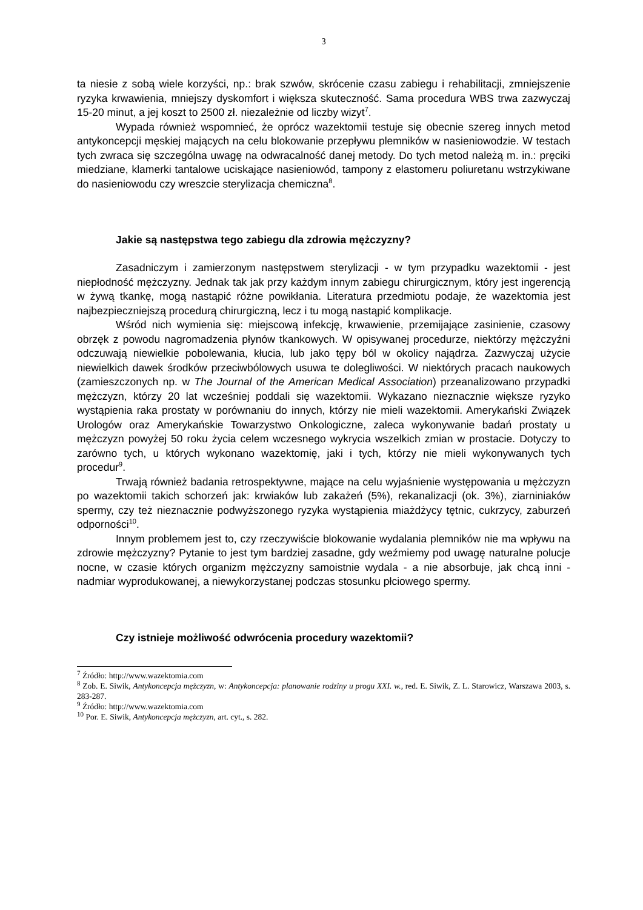3
ta niesie z sobą wiele korzyści, np.: brak szwów, skrócenie czasu zabiegu i rehabilitacji, zmniejszenie ryzyka krwawienia, mniejszy dyskomfort i większa skuteczność. Sama procedura WBS trwa zazwyczaj 15-20 minut, a jej koszt to 2500 zł. niezależnie od liczby wizyt<sup>7</sup>.
Wypada również wspomnieć, że oprócz wazektomii testuje się obecnie szereg innych metod antykoncepcji męskiej mających na celu blokowanie przepływu plemników w nasieniowodzie. W testach tych zwraca się szczególna uwagę na odwracalność danej metody. Do tych metod należą m. in.: pręciki miedziane, klamerki tantalowe uciskające nasieniowód, tampony z elastomeru poliuretanu wstrzykiwane do nasieniowodu czy wreszcie sterylizacja chemiczna<sup>8</sup>.
Jakie są następstwa tego zabiegu dla zdrowia mężczyzny?
Zasadniczym i zamierzonym następstwem sterylizacji - w tym przypadku wazektomii - jest niepłodność mężczyzny. Jednak tak jak przy każdym innym zabiegu chirurgicznym, który jest ingerencją w żywą tkankę, mogą nastąpić różne powikłania. Literatura przedmiotu podaje, że wazektomia jest najbezpieczniejszą procedurą chirurgiczną, lecz i tu mogą nastąpić komplikacje.
Wśród nich wymienia się: miejscową infekcję, krwawienie, przemijające zasinienie, czasowy obrzęk z powodu nagromadzenia płynów tkankowych. W opisywanej procedurze, niektórzy mężczyźni odczuwają niewielkie pobolewania, kłucia, lub jako tępy ból w okolicy najądrza. Zazwyczaj użycie niewielkich dawek środków przeciwbólowych usuwa te dolegliwości. W niektórych pracach naukowych (zamieszczonych np. w The Journal of the American Medical Association) przeanalizowano przypadki mężczyzn, którzy 20 lat wcześniej poddali się wazektomii. Wykazano nieznacznie większe ryzyko wystąpienia raka prostaty w porównaniu do innych, którzy nie mieli wazektomii. Amerykański Związek Urologów oraz Amerykańskie Towarzystwo Onkologiczne, zaleca wykonywanie badań prostaty u mężczyzn powyżej 50 roku życia celem wczesnego wykrycia wszelkich zmian w prostacie. Dotyczy to zarówno tych, u których wykonano wazektomię, jaki i tych, którzy nie mieli wykonywanych tych procedur<sup>9</sup>.
Trwają również badania retrospektywne, mające na celu wyjaśnienie występowania u mężczyzn po wazektomii takich schorzeń jak: krwiaków lub zakażeń (5%), rekanalizacji (ok. 3%), ziarniniaków spermy, czy też nieznacznie podwyższonego ryzyka wystąpienia miażdżycy tętnic, cukrzycy, zaburzeń odporności<sup>10</sup>.
Innym problemem jest to, czy rzeczywiście blokowanie wydalania plemników nie ma wpływu na zdrowie mężczyzny? Pytanie to jest tym bardziej zasadne, gdy weźmiemy pod uwagę naturalne polucje nocne, w czasie których organizm mężczyzny samoistnie wydala - a nie absorbuje, jak chcą inni - nadmiar wyprodukowanej, a niewykorzystanej podczas stosunku płciowego spermy.
Czy istnieje możliwość odwrócenia procedury wazektomii?
<sup>7</sup> Źródło: http://www.wazektomia.com
<sup>8</sup> Zob. E. Siwik, Antykoncepcja mężczyzn, w: Antykoncepcja: planowanie rodziny u progu XXI. w., red. E. Siwik, Z. L. Starowicz, Warszawa 2003, s. 283-287.
<sup>9</sup> Źródło: http://www.wazektomia.com
<sup>10</sup> Por. E. Siwik, Antykoncepcja mężczyzn, art. cyt., s. 282.